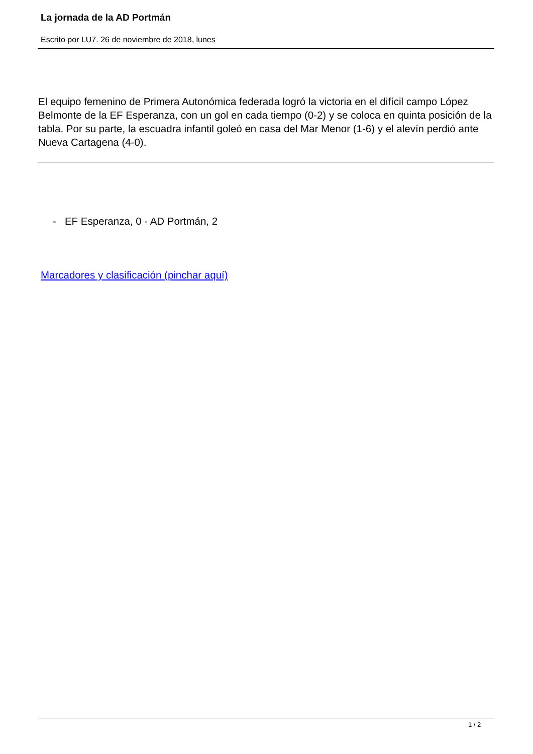La jornada de la AD Portmán
Escrito por LU7. 26 de noviembre de 2018, lunes
El equipo femenino de Primera Autonómica federada logró la victoria en el difícil campo López Belmonte de la EF Esperanza, con un gol en cada tiempo (0-2) y se coloca en quinta posición de la tabla. Por su parte, la escuadra infantil goleó en casa del Mar Menor (1-6) y el alevín perdió ante Nueva Cartagena (4-0).
- EF Esperanza, 0 - AD Portmán, 2
Marcadores y clasificación (pinchar aquí)
1 / 2